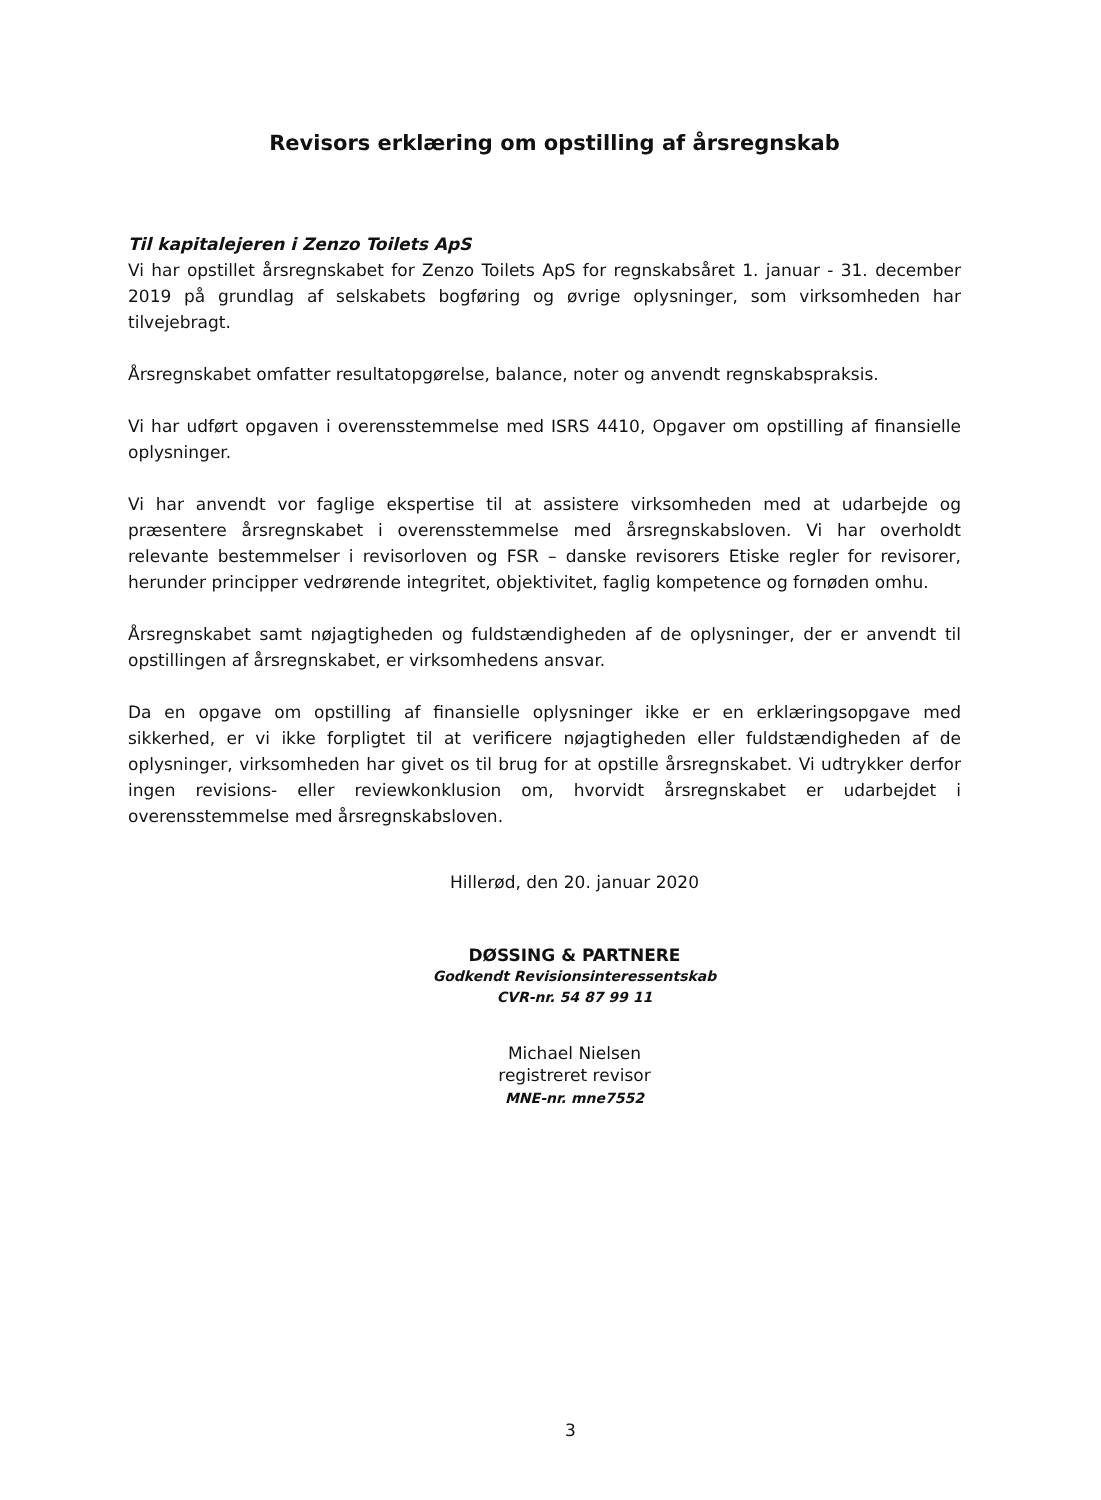Revisors erklæring om opstilling af årsregnskab
Til kapitalejeren i Zenzo Toilets ApS
Vi har opstillet årsregnskabet for Zenzo Toilets ApS for regnskabsåret 1. januar - 31. december 2019 på grundlag af selskabets bogføring og øvrige oplysninger, som virksomheden har tilvejebragt.
Årsregnskabet omfatter resultatopgørelse, balance, noter og anvendt regnskabspraksis.
Vi har udført opgaven i overensstemmelse med ISRS 4410, Opgaver om opstilling af finansielle oplysninger.
Vi har anvendt vor faglige ekspertise til at assistere virksomheden med at udarbejde og præsentere årsregnskabet i overensstemmelse med årsregnskabsloven. Vi har overholdt relevante bestemmelser i revisorloven og FSR – danske revisorers Etiske regler for revisorer, herunder principper vedrørende integritet, objektivitet, faglig kompetence og fornøden omhu.
Årsregnskabet samt nøjagtigheden og fuldstændigheden af de oplysninger, der er anvendt til opstillingen af årsregnskabet, er virksomhedens ansvar.
Da en opgave om opstilling af finansielle oplysninger ikke er en erklæringsopgave med sikkerhed, er vi ikke forpligtet til at verificere nøjagtigheden eller fuldstændigheden af de oplysninger, virksomheden har givet os til brug for at opstille årsregnskabet. Vi udtrykker derfor ingen revisions- eller reviewkonklusion om, hvorvidt årsregnskabet er udarbejdet i overensstemmelse med årsregnskabsloven.
Hillerød, den 20. januar 2020
DØSSING & PARTNERE
Godkendt Revisionsinteressentskab
CVR-nr. 54 87 99 11
Michael Nielsen
registreret revisor
MNE-nr. mne7552
3